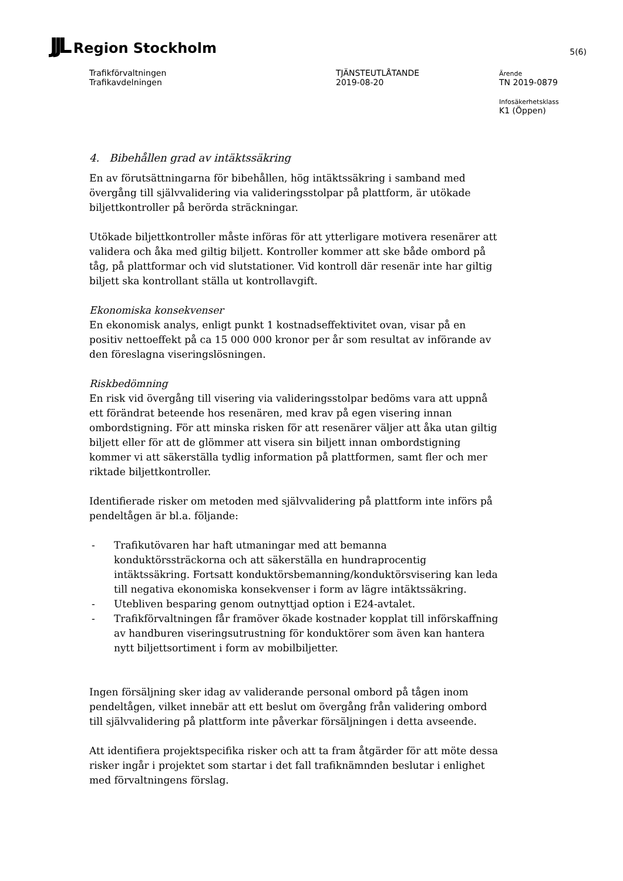JJL Region Stockholm
5(6)
Trafikförvaltningen
Trafikavdelningen
TJÄNSTEUTLÅTANDE
2019-08-20
Ärende
TN 2019-0879
Infosäkerhetsklass
K1 (Öppen)
4. Bibehållen grad av intäktssäkring
En av förutsättningarna för bibehållen, hög intäktssäkring i samband med övergång till självvalidering via valideringsstolpar på plattform, är utökade biljettkontroller på berörda sträckningar.
Utökade biljettkontroller måste införas för att ytterligare motivera resenärer att validera och åka med giltig biljett. Kontroller kommer att ske både ombord på tåg, på plattformar och vid slutstationer. Vid kontroll där resenär inte har giltig biljett ska kontrollant ställa ut kontrollavgift.
Ekonomiska konsekvenser
En ekonomisk analys, enligt punkt 1 kostnadseffektivitet ovan, visar på en positiv nettoeffekt på ca 15 000 000 kronor per år som resultat av införande av den föreslagna viseringslösningen.
Riskbedömning
En risk vid övergång till visering via valideringsstolpar bedöms vara att uppnå ett förändrat beteende hos resenären, med krav på egen visering innan ombordstigning. För att minska risken för att resenärer väljer att åka utan giltig biljett eller för att de glömmer att visera sin biljett innan ombordstigning kommer vi att säkerställa tydlig information på plattformen, samt fler och mer riktade biljettkontroller.
Identifierade risker om metoden med självvalidering på plattform inte införs på pendeltågen är bl.a. följande:
- Trafikutövaren har haft utmaningar med att bemanna konduktörssträckorna och att säkerställa en hundraprocentig intäktssäkring. Fortsatt konduktörsbemanning/konduktörsvisering kan leda till negativa ekonomiska konsekvenser i form av lägre intäktssäkring.
- Utebliven besparing genom outnyttjad option i E24-avtalet.
- Trafikförvaltningen får framöver ökade kostnader kopplat till införskaffning av handburen viseringsutrustning för konduktörer som även kan hantera nytt biljettsortiment i form av mobilbiljetter.
Ingen försäljning sker idag av validerande personal ombord på tågen inom pendeltågen, vilket innebär att ett beslut om övergång från validering ombord till självvalidering på plattform inte påverkar försäljningen i detta avseende.
Att identifiera projektspecifika risker och att ta fram åtgärder för att möte dessa risker ingår i projektet som startar i det fall trafiknämnden beslutar i enlighet med förvaltningens förslag.